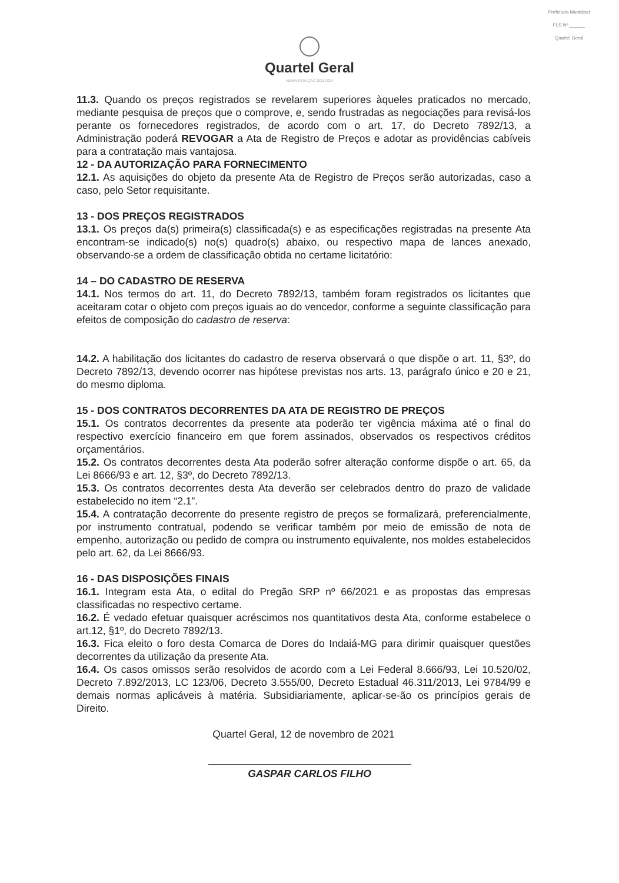Prefeitura Municipal
FLS Nº ______
Quartel Geral
Quartel Geral
ADMINISTRAÇÃO 2021-2024
11.3. Quando os preços registrados se revelarem superiores àqueles praticados no mercado, mediante pesquisa de preços que o comprove, e, sendo frustradas as negociações para revisá-los perante os fornecedores registrados, de acordo com o art. 17, do Decreto 7892/13, a Administração poderá REVOGAR a Ata de Registro de Preços e adotar as providências cabíveis para a contratação mais vantajosa.
12 - DA AUTORIZAÇÃO PARA FORNECIMENTO
12.1. As aquisições do objeto da presente Ata de Registro de Preços serão autorizadas, caso a caso, pelo Setor requisitante.
13 - DOS PREÇOS REGISTRADOS
13.1. Os preços da(s) primeira(s) classificada(s) e as especificações registradas na presente Ata encontram-se indicado(s) no(s) quadro(s) abaixo, ou respectivo mapa de lances anexado, observando-se a ordem de classificação obtida no certame licitatório:
14 – DO CADASTRO DE RESERVA
14.1. Nos termos do art. 11, do Decreto 7892/13, também foram registrados os licitantes que aceitaram cotar o objeto com preços iguais ao do vencedor, conforme a seguinte classificação para efeitos de composição do cadastro de reserva:
14.2. A habilitação dos licitantes do cadastro de reserva observará o que dispõe o art. 11, §3º, do Decreto 7892/13, devendo ocorrer nas hipótese previstas nos arts. 13, parágrafo único e 20 e 21, do mesmo diploma.
15 - DOS CONTRATOS DECORRENTES DA ATA DE REGISTRO DE PREÇOS
15.1. Os contratos decorrentes da presente ata poderão ter vigência máxima até o final do respectivo exercício financeiro em que forem assinados, observados os respectivos créditos orçamentários.
15.2. Os contratos decorrentes desta Ata poderão sofrer alteração conforme dispõe o art. 65, da Lei 8666/93 e art. 12, §3º, do Decreto 7892/13.
15.3. Os contratos decorrentes desta Ata deverão ser celebrados dentro do prazo de validade estabelecido no item “2.1”.
15.4. A contratação decorrente do presente registro de preços se formalizará, preferencialmente, por instrumento contratual, podendo se verificar também por meio de emissão de nota de empenho, autorização ou pedido de compra ou instrumento equivalente, nos moldes estabelecidos pelo art. 62, da Lei 8666/93.
16 - DAS DISPOSIÇÕES FINAIS
16.1. Integram esta Ata, o edital do Pregão SRP nº 66/2021 e as propostas das empresas classificadas no respectivo certame.
16.2. É vedado efetuar quaisquer acréscimos nos quantitativos desta Ata, conforme estabelece o art.12, §1º, do Decreto 7892/13.
16.3. Fica eleito o foro desta Comarca de Dores do Indaiá-MG para dirimir quaisquer questões decorrentes da utilização da presente Ata.
16.4. Os casos omissos serão resolvidos de acordo com a Lei Federal 8.666/93, Lei 10.520/02, Decreto 7.892/2013, LC 123/06, Decreto 3.555/00, Decreto Estadual 46.311/2013, Lei 9784/99 e demais normas aplicáveis à matéria. Subsidiariamente, aplicar-se-ão os princípios gerais de Direito.
Quartel Geral, 12 de novembro de 2021
GASPAR CARLOS FILHO